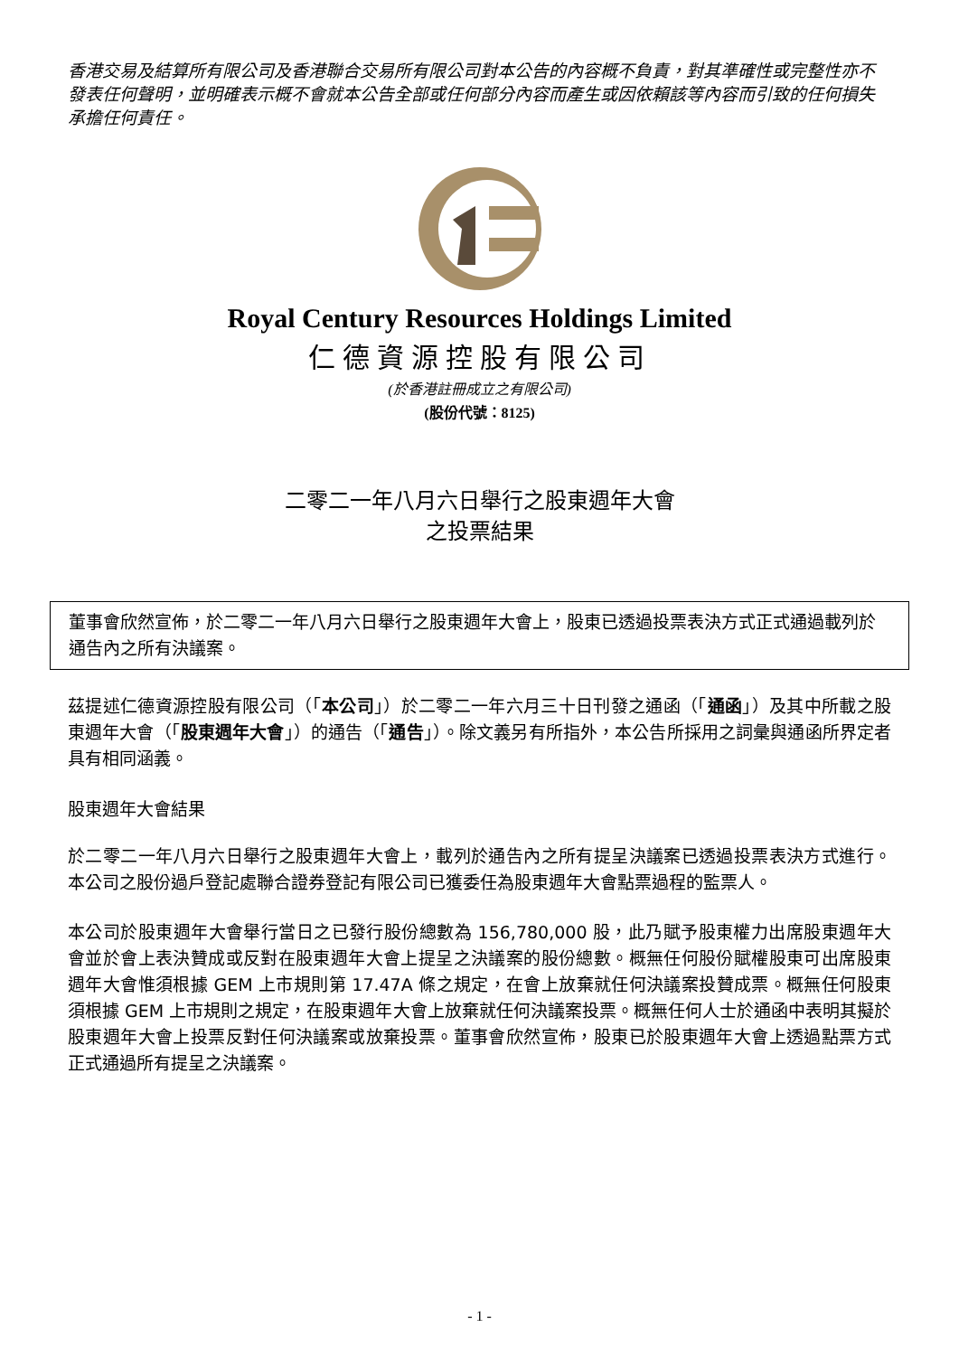香港交易及結算所有限公司及香港聯合交易所有限公司對本公告的內容概不負責，對其準確性或完整性亦不發表任何聲明，並明確表示概不會就本公告全部或任何部分內容而產生或因依賴該等內容而引致的任何損失承擔任何責任。
Royal Century Resources Holdings Limited
仁德資源控股有限公司
(於香港註冊成立之有限公司)
(股份代號：8125)
二零二一年八月六日舉行之股東週年大會
之投票結果
董事會欣然宣佈，於二零二一年八月六日舉行之股東週年大會上，股東已透過投票表決方式正式通過載列於通告內之所有決議案。
茲提述仁德資源控股有限公司（「本公司」）於二零二一年六月三十日刊發之通函（「通函」）及其中所載之股東週年大會（「股東週年大會」）的通告（「通告」）。除文義另有所指外，本公告所採用之詞彙與通函所界定者具有相同涵義。
股東週年大會結果
於二零二一年八月六日舉行之股東週年大會上，載列於通告內之所有提呈決議案已透過投票表決方式進行。本公司之股份過戶登記處聯合證券登記有限公司已獲委任為股東週年大會點票過程的監票人。
本公司於股東週年大會舉行當日之已發行股份總數為 156,780,000 股，此乃賦予股東權力出席股東週年大會並於會上表決贊成或反對在股東週年大會上提呈之決議案的股份總數。概無任何股份賦權股東可出席股東週年大會惟須根據 GEM 上市規則第 17.47A 條之規定，在會上放棄就任何決議案投贊成票。概無任何股東須根據 GEM 上市規則之規定，在股東週年大會上放棄就任何決議案投票。概無任何人士於通函中表明其擬於股東週年大會上投票反對任何決議案或放棄投票。董事會欣然宣佈，股東已於股東週年大會上透過點票方式正式通過所有提呈之決議案。
- 1 -